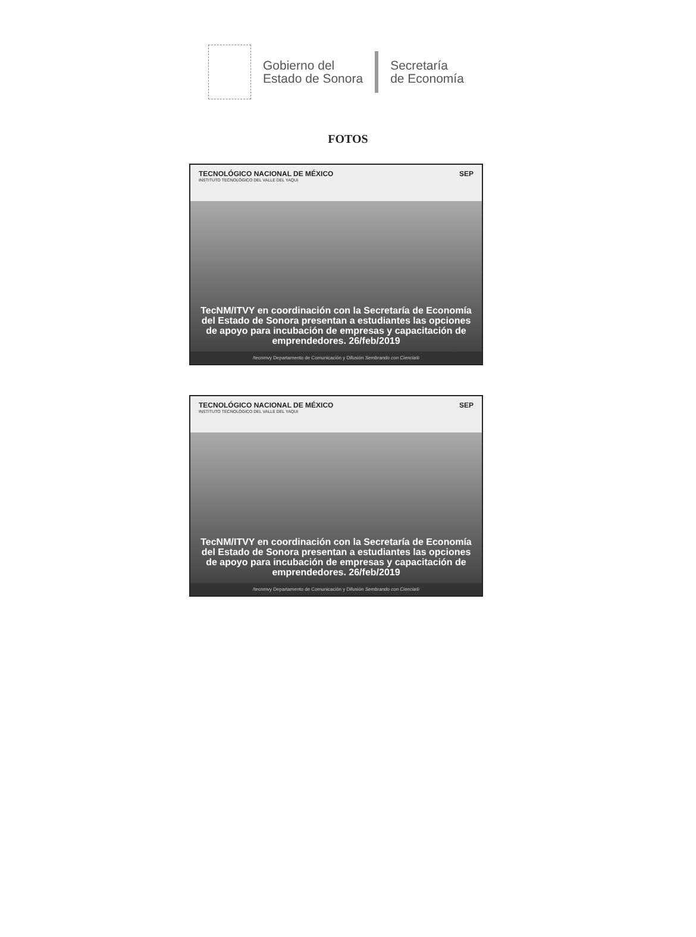Gobierno del
Estado de Sonora
Secretaría
de Economía
FOTOS
TECNOLÓGICO NACIONAL DE MÉXICO
INSTITUTO TECNOLÓGICO DEL VALLE DEL YAQUI
SEP
TecNM/ITVY en coordinación con la Secretaría de Economía del Estado de Sonora presentan a estudiantes las opciones de apoyo para incubación de empresas y capacitación de emprendedores. 26/feb/2019
/tecnmvy Departamento de Comunicación y Difusión Sembrando con Ciencia®
TECNOLÓGICO NACIONAL DE MÉXICO
INSTITUTO TECNOLÓGICO DEL VALLE DEL YAQUI
SEP
TecNM/ITVY en coordinación con la Secretaría de Economía del Estado de Sonora presentan a estudiantes las opciones de apoyo para incubación de empresas y capacitación de emprendedores. 26/feb/2019
/tecnmvy Departamento de Comunicación y Difusión Sembrando con Ciencia®